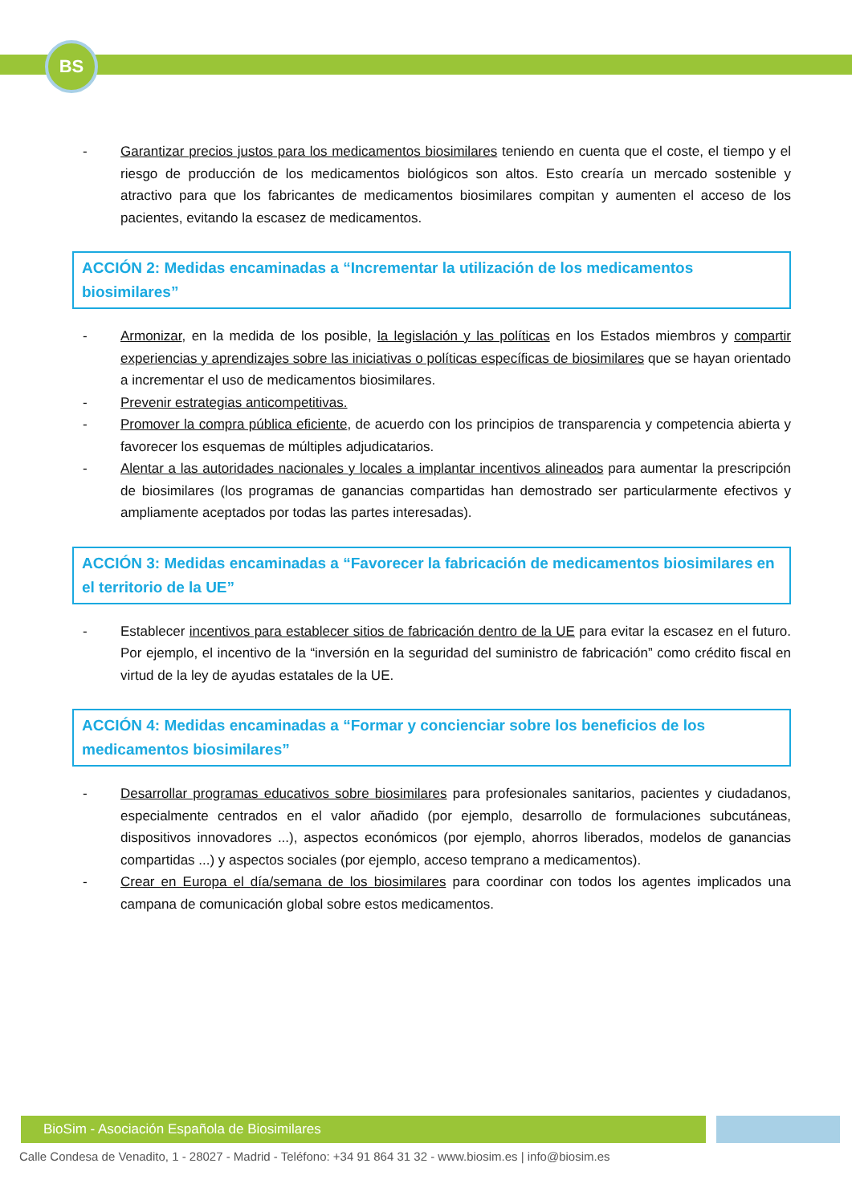BS
- Garantizar precios justos para los medicamentos biosimilares teniendo en cuenta que el coste, el tiempo y el riesgo de producción de los medicamentos biológicos son altos. Esto crearía un mercado sostenible y atractivo para que los fabricantes de medicamentos biosimilares compitan y aumenten el acceso de los pacientes, evitando la escasez de medicamentos.
ACCIÓN 2: Medidas encaminadas a “Incrementar la utilización de los medicamentos biosimilares”
- Armonizar, en la medida de los posible, la legislación y las políticas en los Estados miembros y compartir experiencias y aprendizajes sobre las iniciativas o políticas específicas de biosimilares que se hayan orientado a incrementar el uso de medicamentos biosimilares.
- Prevenir estrategias anticompetitivas.
- Promover la compra pública eficiente, de acuerdo con los principios de transparencia y competencia abierta y favorecer los esquemas de múltiples adjudicatarios.
- Alentar a las autoridades nacionales y locales a implantar incentivos alineados para aumentar la prescripción de biosimilares (los programas de ganancias compartidas han demostrado ser particularmente efectivos y ampliamente aceptados por todas las partes interesadas).
ACCIÓN 3: Medidas encaminadas a “Favorecer la fabricación de medicamentos biosimilares en el territorio de la UE”
- Establecer incentivos para establecer sitios de fabricación dentro de la UE para evitar la escasez en el futuro. Por ejemplo, el incentivo de la “inversión en la seguridad del suministro de fabricación” como crédito fiscal en virtud de la ley de ayudas estatales de la UE.
ACCIÓN 4: Medidas encaminadas a “Formar y concienciar sobre los beneficios de los medicamentos biosimilares”
- Desarrollar programas educativos sobre biosimilares para profesionales sanitarios, pacientes y ciudadanos, especialmente centrados en el valor añadido (por ejemplo, desarrollo de formulaciones subcutáneas, dispositivos innovadores ...), aspectos económicos (por ejemplo, ahorros liberados, modelos de ganancias compartidas ...) y aspectos sociales (por ejemplo, acceso temprano a medicamentos).
- Crear en Europa el día/semana de los biosimilares para coordinar con todos los agentes implicados una campana de comunicación global sobre estos medicamentos.
BioSim - Asociación Española de Biosimilares
Calle Condesa de Venadito, 1 - 28027 - Madrid - Teléfono: +34 91 864 31 32 - www.biosim.es | info@biosim.es